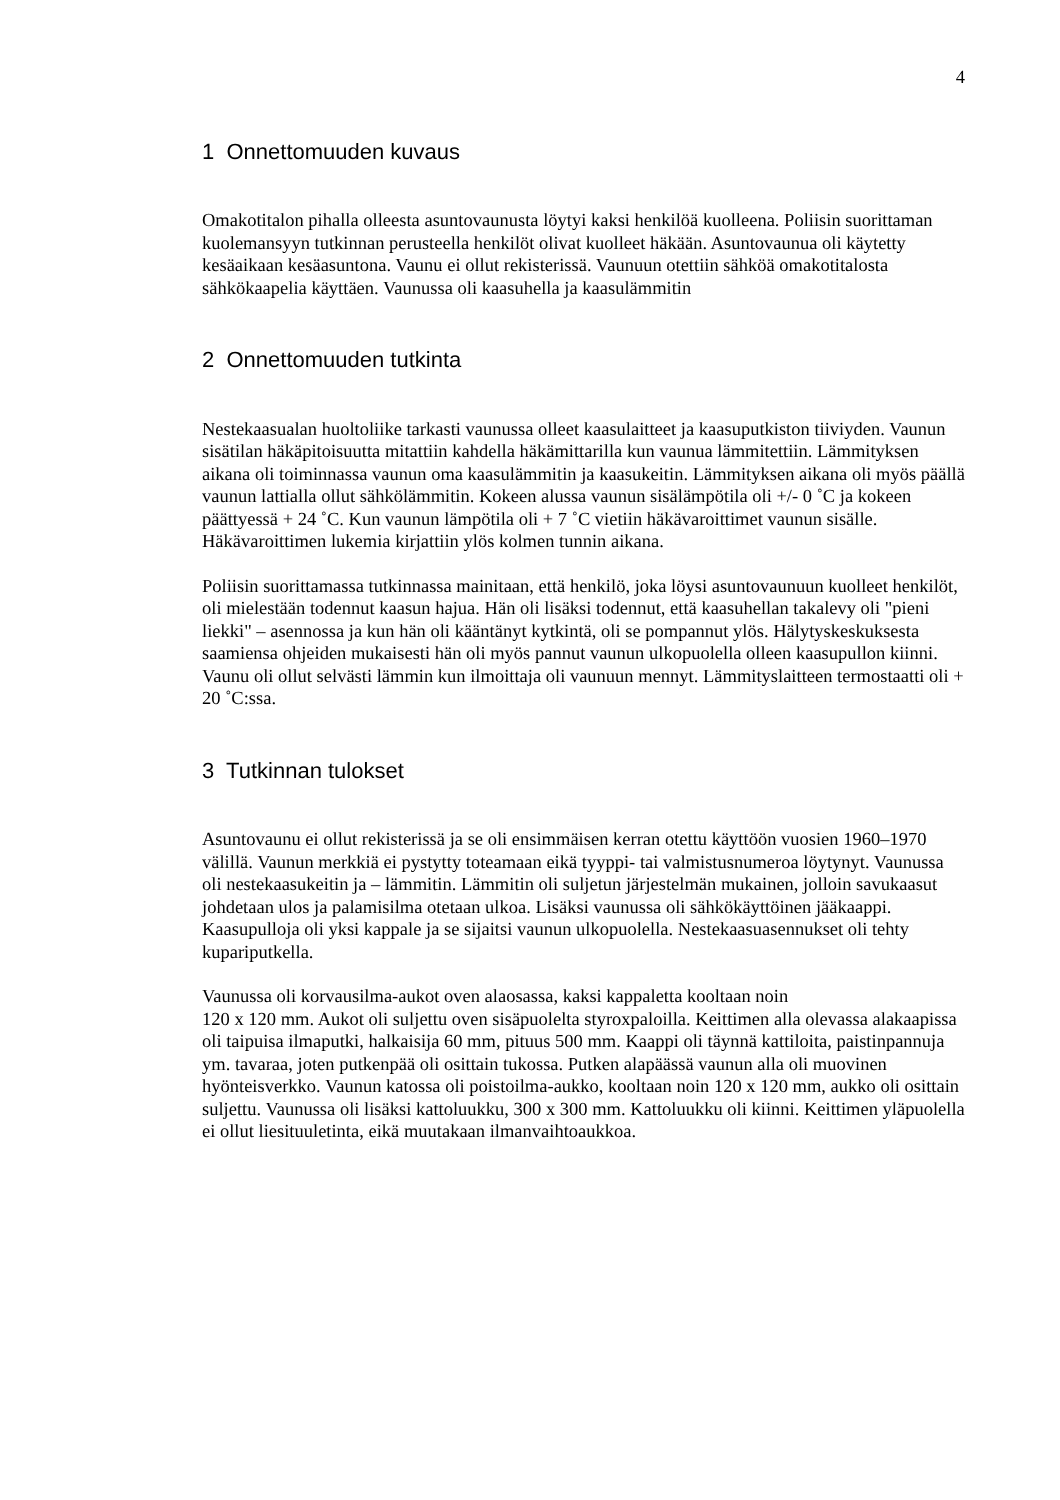4
1 Onnettomuuden kuvaus
Omakotitalon pihalla olleesta asuntovaunusta löytyi kaksi henkilöä kuolleena. Poliisin suorittaman kuolemansyyn tutkinnan perusteella henkilöt olivat kuolleet häkään. Asuntovaunua oli käytetty kesäaikaan kesäasuntona. Vaunu ei ollut rekisterissä. Vaunuun otettiin sähköä omakotitalosta sähkökaapelia käyttäen. Vaunussa oli kaasuhella ja kaasulämmitin
2 Onnettomuuden tutkinta
Nestekaasualan huoltoliike tarkasti vaunussa olleet kaasulaitteet ja kaasuputkiston tiiviyden. Vaunun sisätilan häkäpitoisuutta mitattiin kahdella häkämittarilla kun vaunua lämmitettiin. Lämmityksen aikana oli toiminnassa vaunun oma kaasulämmitin ja kaasukeitin. Lämmityksen aikana oli myös päällä vaunun lattialla ollut sähkölämmitin. Kokeen alussa vaunun sisälämpötila oli +/- 0 ˚C ja kokeen päättyessä + 24 ˚C. Kun vaunun lämpötila oli + 7 ˚C vietiin häkävaroittimet vaunun sisälle. Häkävaroittimen lukemia kirjattiin ylös kolmen tunnin aikana.
Poliisin suorittamassa tutkinnassa mainitaan, että henkilö, joka löysi asuntovaunuun kuolleet henkilöt, oli mielestään todennut kaasun hajua. Hän oli lisäksi todennut, että kaasuhellan takalevy oli "pieni liekki" – asennossa ja kun hän oli kääntänyt kytkintä, oli se pompannut ylös. Hälytyskeskuksesta saamiensa ohjeiden mukaisesti hän oli myös pannut vaunun ulkopuolella olleen kaasupullon kiinni. Vaunu oli ollut selvästi lämmin kun ilmoittaja oli vaunuun mennyt. Lämmityslaitteen termostaatti oli + 20 ˚C:ssa.
3 Tutkinnan tulokset
Asuntovaunu ei ollut rekisterissä ja se oli ensimmäisen kerran otettu käyttöön vuosien 1960–1970 välillä. Vaunun merkkiä ei pystytty toteamaan eikä tyyppi- tai valmistusnumeroa löytynyt. Vaunussa oli nestekaasukeitin ja – lämmitin. Lämmitin oli suljetun järjestelmän mukainen, jolloin savukaasut johdetaan ulos ja palamisilma otetaan ulkoa. Lisäksi vaunussa oli sähkökäyttöinen jääkaappi. Kaasupulloja oli yksi kappale ja se sijaitsi vaunun ulkopuolella. Nestekaasuasennukset oli tehty kupariputkella.
Vaunussa oli korvausilma-aukot oven alaosassa, kaksi kappaletta kooltaan noin
120 x 120 mm. Aukot oli suljettu oven sisäpuolelta styroxpaloilla. Keittimen alla olevassa alakaapissa oli taipuisa ilmaputki, halkaisija 60 mm, pituus 500 mm. Kaappi oli täynnä kattiloita, paistinpannuja ym. tavaraa, joten putkenpää oli osittain tukossa. Putken alapäässä vaunun alla oli muovinen hyönteisverkko. Vaunun katossa oli poistoilma-aukko, kooltaan noin 120 x 120 mm, aukko oli osittain suljettu. Vaunussa oli lisäksi kattoluukku, 300 x 300 mm. Kattoluukku oli kiinni. Keittimen yläpuolella ei ollut liesituuletinta, eikä muutakaan ilmanvaihtoaukkoa.